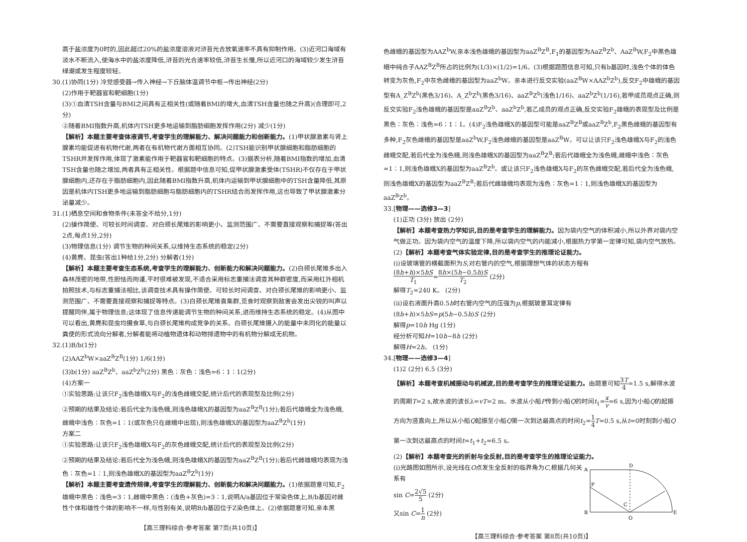高于盐浓度为0时的,因此超过20%的盐浓度溶液对浒苔光合放氧速率不具有抑制作用。(3)近河口海域有淡水不断流入,使海水中的盐浓度降低,浒苔的光合速率较低,浒苔生长慢,所以近河口的海域较少发生浒苔绿潮或发生程度较轻。
30.(1)协同(1分) 冷觉感受器→传入神经→下丘脑体温调节中枢→传出神经(2分)
(2)作用于靶器官和靶细胞(1分)
(3)①血清TSH含量与BMI之间具有正相关性(或随着BMI的增大,血清TSH含量也随之升高)(合理即可,2分)
②随着BMI指数升高,机体内TSH更多地运输到脂肪细胞发挥作用(2分) 减少(1分)
【解析】本题主要考查体液调节,考查学生的理解能力、解决问题能力和创新能力。(1)甲状腺激素与肾上腺素均能促进有机物代谢,两者在有机物代谢方面相互协同。(2)TSH能识别甲状腺细胞和脂肪细胞的TSHR并发挥作用,体现了激素能作用于靶器官和靶细胞的特点。(3)据表分析,随着BMI指数的增加,血清TSH含量也随之增加,两者具有正相关性。根据题中信息可知,促甲状腺激素受体(TSHR)不仅存在于甲状腺细胞内,还存在于脂肪细胞内,因此随着BMI指数升高,机体内运输到甲状腺细胞中的TSH含量降低,其原因是机体内TSH更多地运输到脂肪细胞与脂肪细胞内的TSHR结合而发挥作用,这也导致了甲状腺激素分泌量减少。
31.(1)栖息空间和食物条件(未答全不给分,1分)
(2)操作简便、可较长时间调查、对白颈长尾雉的影响更小、监测范围广、不需要直接观察和捕捉等(答出2点,每点1分,2分)
(3)物理信息(1分) 调节生物的种间关系,以维持生态系统的稳定(2分)
(4)黄麂、昆虫(答出1种给1分,2分) 分解者(1分)
【解析】本题主要考查生态系统,考查学生的理解能力、创新能力和解决问题能力。(2)白颈长尾雉多出入森林茂密的地带,性胆怯而拘谨,平时很难被发现,不适合采用标志重捕法调查其种群密度,而采用红外相机拍照技术,与标志重捕法相比,该调查技术具有操作简便、可较长时间调查、对白颈长尾雉的影响更小、监测范围广、不需要直接观察和捕捉等特点。(3)白颈长尾雉喜集群,觅食时观察到敌害会发出尖锐的叫声以提醒同伴,属于物理信息;这体现了信息传递能调节生物的种间关系,进而维持生态系统的稳定。(4)从图中可以看出,黄麂和昆虫均摄食草,与白颈长尾雉构成竞争的关系。白颈长尾雉摄入的能量中未同化的能量以粪便的形式流向分解者,分解者能将动植物遗体和动物排遗物中的有机物分解成无机物。
32.(1)B/b(1分)
(2)AAZ<sup>b</sup>W×aaZ<sup>B</sup>Z<sup>B</sup>(1分) 1/6(1分)
(3)b(1分) aaZ<sup>B</sup>Z<sup>b</sup>、aaZ<sup>b</sup>Z<sup>b</sup>(2分) 黑色∶灰色∶浅色=6∶1∶1(2分)
(4)方案一
①实验思路:让该只F<sub>2</sub>浅色雄蛾X与F<sub>2</sub>的浅色雌蛾交配,统计后代的表现型及比例(2分)
②预期的结果及结论:若后代全为浅色蛾,则浅色雄蛾X的基因型为aaZ<sup>B</sup>Z<sup>B</sup>(1分);若后代雄蛾全为浅色蛾,雌蛾中浅色∶灰色=1∶1(或灰色只在雌蛾中出现),则浅色雄蛾X的基因型为aaZ<sup>B</sup>Z<sup>b</sup>(1分)
方案二
①实验思路:让该只F<sub>2</sub>浅色雄蛾X与F<sub>2</sub>的灰色雌蛾交配,统计后代的表现型及比例(2分)
②预期的结果及结论:若后代全为浅色蛾,则浅色雄蛾X的基因型为aaZ<sup>B</sup>Z<sup>B</sup>(1分);若后代雌雄蛾均表现为浅色∶灰色=1∶1,则浅色雄蛾X的基因型为aaZ<sup>B</sup>Z<sup>b</sup>(1分)
【解析】本题主要考查遗传规律,考查学生的理解能力、创新能力和解决问题能力。(1)依据题意可知,F<sub>2</sub>雄蛾中黑色∶浅色=3∶1,雌蛾中黑色∶(浅色+灰色)=3∶1,说明A/a基因位于常染色体上,B/b基因对雌性个体和雄性个体的影响不一样,与性别有关,说明B/b基因位于Z染色体上。(2)依据题意可知,亲本黑
【高三理科综合·参考答案 第7页(共10页)】
色雌蛾的基因型为AAZ<sup>b</sup>W,亲本浅色雄蛾的基因型为aaZ<sup>B</sup>Z<sup>B</sup>,F<sub>1</sub>的基因型为AaZ<sup>B</sup>Z<sup>b</sup>、AaZ<sup>B</sup>W,F<sub>2</sub>中黑色雄蛾中纯合子AAZ<sup>B</sup>Z<sup>B</sup>所占的比例为(1/3)×(1/2)=1/6。(3)根据题图信息可知,只有b基因时,浅色个体的体色转变为灰色,F<sub>2</sub>中灰色雌蛾的基因型为aaZ<sup>b</sup>W。亲本进行反交实验(aaZ<sup>B</sup>W×AAZ<sup>b</sup>Z<sup>b</sup>),反交F<sub>2</sub>中雄蛾的基因型有A_Z<sup>B</sup>Z<sup>b</sup>(黑色3/16)、A_Z<sup>b</sup>Z<sup>b</sup>(黑色3/16)、aaZ<sup>B</sup>Z<sup>b</sup>(浅色1/16)、aaZ<sup>b</sup>Z<sup>b</sup>(1/16),若甲成员观点正确,则反交实验F<sub>2</sub>浅色雄蛾的基因型是aaZ<sup>B</sup>Z<sup>b</sup>、aaZ<sup>b</sup>Z<sup>b</sup>,若乙成员的观点正确,反交实验F<sub>2</sub>雄蛾的表现型及比例是黑色∶灰色∶浅色=6∶1∶1。(4)F<sub>2</sub>浅色雄蛾X的基因型可能是aaZ<sup>B</sup>Z<sup>B</sup>或aaZ<sup>B</sup>Z<sup>b</sup>,F<sub>2</sub>黑色雌蛾的基因型有多种,F<sub>2</sub>灰色雌蛾的基因型是aaZ<sup>b</sup>W,F<sub>2</sub>浅色雌蛾的基因型是aaZ<sup>B</sup>W。可以让该只F<sub>2</sub>浅色雄蛾X与F<sub>2</sub>的浅色雌蛾交配,若后代全为浅色蛾,则浅色雄蛾X的基因型为aaZ<sup>B</sup>Z<sup>B</sup>;若后代雄蛾全为浅色蛾,雌蛾中浅色∶灰色=1∶1,则浅色雄蛾X的基因型为aaZ<sup>B</sup>Z<sup>b</sup>。或让该只F<sub>2</sub>浅色雄蛾X与F<sub>2</sub>的灰色雌蛾交配,若后代全为浅色蛾,则浅色雄蛾X的基因型为aaZ<sup>B</sup>Z<sup>B</sup>;若后代雌雄蛾均表现为浅色∶灰色=1∶1,则浅色雄蛾X的基因型为aaZ<sup>B</sup>Z<sup>b</sup>。
33.[物理——选修3—3]
(1)正功 (3分) 放出 (2分)
【解析】本题考查热力学知识,目的是考查学生的理解能力。因为袋内空气的体积减小,所以外界对袋内空气做正功。因为袋内空气的温度下降,所以袋内空气的内能减小,根据热力学第一定律可知,袋内空气放热。
(2)【解析】本题考查气体实验定律,目的是考查学生的推理论证能力。
(ⅰ)设玻璃管的横截面积为S,对右管内的空气,根据理想气体的状态方程有
(8h+h)×5hS T<sub>1</sub>=8h×(5h−0.5h)S T<sub>2</sub> (2分)
解得T<sub>2</sub>=240 K。 (2分)
(ⅱ)设右液面升高0.5h时右管内空气的压强为p,根据玻意耳定律有
(8h+h)×5hS=p(5h−0.5h)S (2分)
解得p=10h Hg (1分)
经分析可知H=10h−8h (2分)
解得H=2h。 (1分)
34.[物理——选修3—4]
(1)2 (2分) 6.5 (3分)
【解析】本题考查机械振动与机械波,目的是考查学生的推理论证能力。由题意可知3T 4=1.5 s,解得水波的周期T=2 s,故水波的波长λ=vT=2 m。水波从小船P传到小船Q的时间t<sub>1</sub>=x v=6 s,因为小船Q的起振方向为竖直向上,所以从小船Q起振至小船Q第一次到达最高点的时间t<sub>2</sub>=1 4 T=0.5 s,从t=0时刻到小船Q第一次到达最高点的时间t=t<sub>1</sub>+t<sub>2</sub>=6.5 s。
(2)【解析】本题考查光的折射与全反射,目的是考查学生的推理论证能力。
(ⅰ)光路图如图所示,设光线在O点发生全反射的临界角为C,根据几何关系有
sin C=2√5 5 (2分)
又sin C=1 n (2分)
A
D
P
B
O
E
C
【高三理科综合·参考答案 第8页(共10页)】